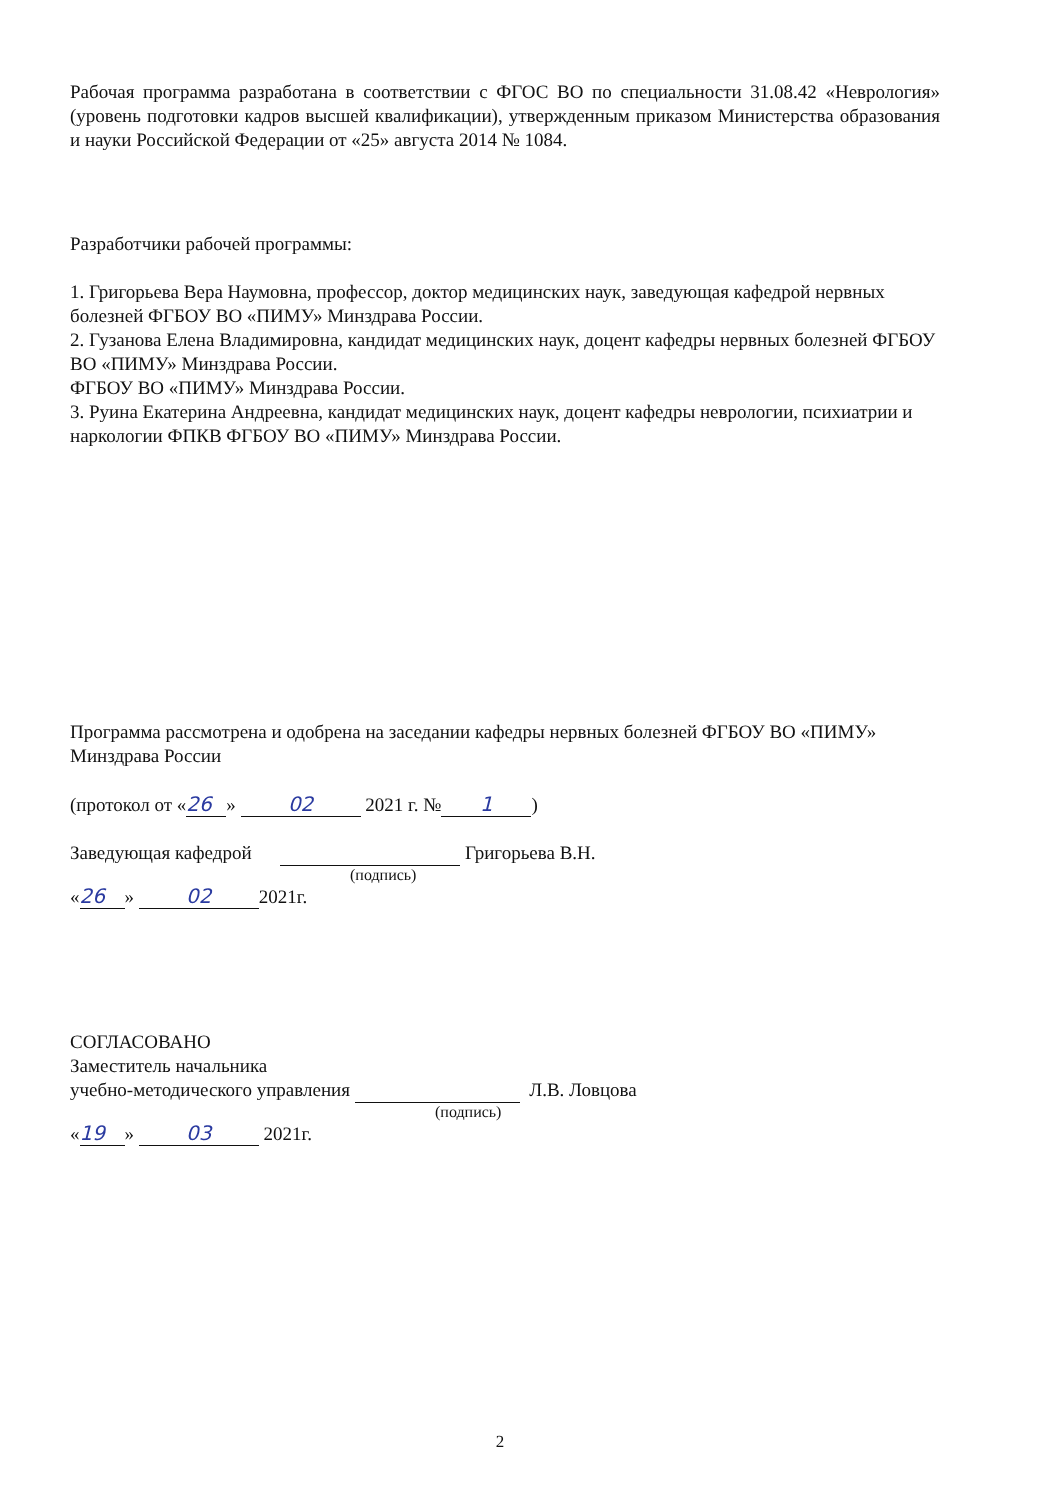Рабочая программа разработана в соответствии с ФГОС ВО по специальности 31.08.42 «Неврология» (уровень подготовки кадров высшей квалификации), утвержденным приказом Министерства образования и науки Российской Федерации от «25» августа 2014 № 1084.
Разработчики рабочей программы:
1. Григорьева Вера Наумовна, профессор, доктор медицинских наук, заведующая кафедрой нервных болезней ФГБОУ ВО «ПИМУ» Минздрава России.
2. Гузанова Елена Владимировна, кандидат медицинских наук, доцент кафедры нервных болезней ФГБОУ ВО «ПИМУ» Минздрава России.
ФГБОУ ВО «ПИМУ» Минздрава России.
3. Руина Екатерина Андреевна, кандидат медицинских наук, доцент кафедры неврологии, психиатрии и наркологии ФПКВ ФГБОУ ВО «ПИМУ» Минздрава России.
Программа рассмотрена и одобрена на заседании кафедры нервных болезней ФГБОУ ВО «ПИМУ» Минздрава России
(протокол от « 26 » 02 2021 г. № 1)
Заведующая кафедрой Григорьева В.Н.
(подпись)
« 26 » 02 2021г.
СОГЛАСОВАНО
Заместитель начальника
учебно-методического управления Л.В. Ловцова
(подпись)
« 19 » 03 2021г.
2